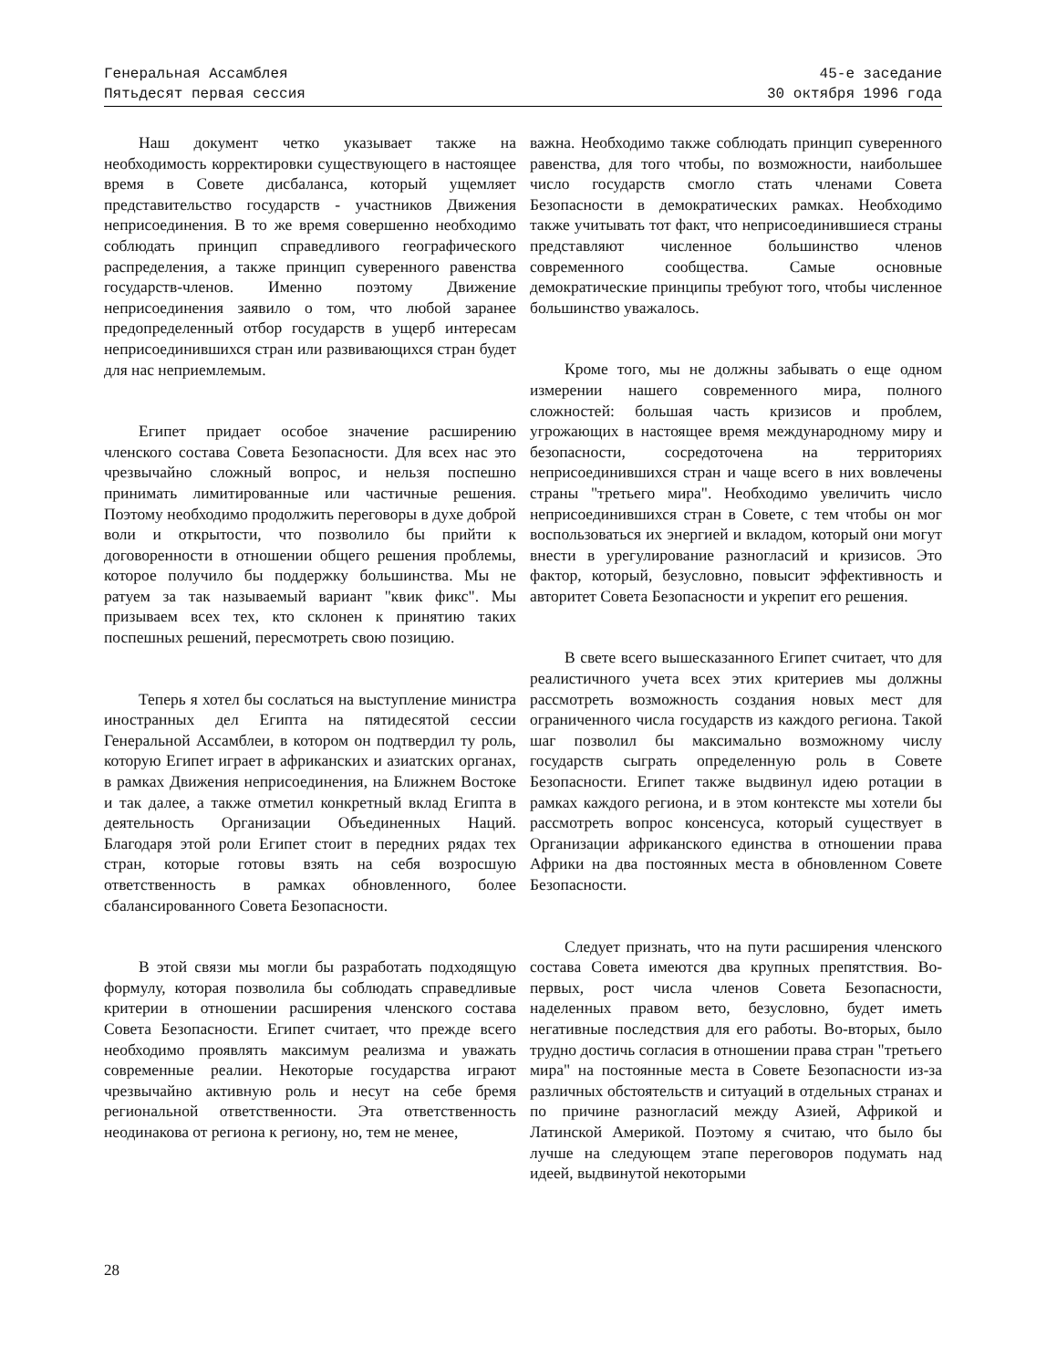Генеральная Ассамблея
Пятьдесят первая сессия
45-е заседание
30 октября 1996 года
Наш документ четко указывает также на необходимость корректировки существующего в настоящее время в Совете дисбаланса, который ущемляет представительство государств - участников Движения неприсоединения. В то же время совершенно необходимо соблюдать принцип справедливого географического распределения, а также принцип суверенного равенства государств-членов. Именно поэтому Движение неприсоединения заявило о том, что любой заранее предопределенный отбор государств в ущерб интересам неприсоединившихся стран или развивающихся стран будет для нас неприемлемым.
Египет придает особое значение расширению членского состава Совета Безопасности. Для всех нас это чрезвычайно сложный вопрос, и нельзя поспешно принимать лимитированные или частичные решения. Поэтому необходимо продолжить переговоры в духе доброй воли и открытости, что позволило бы прийти к договоренности в отношении общего решения проблемы, которое получило бы поддержку большинства. Мы не ратуем за так называемый вариант "квик фикс". Мы призываем всех тех, кто склонен к принятию таких поспешных решений, пересмотреть свою позицию.
Теперь я хотел бы сослаться на выступление министра иностранных дел Египта на пятидесятой сессии Генеральной Ассамблеи, в котором он подтвердил ту роль, которую Египет играет в африканских и азиатских органах, в рамках Движения неприсоединения, на Ближнем Востоке и так далее, а также отметил конкретный вклад Египта в деятельность Организации Объединенных Наций. Благодаря этой роли Египет стоит в передних рядах тех стран, которые готовы взять на себя возросшую ответственность в рамках обновленного, более сбалансированного Совета Безопасности.
В этой связи мы могли бы разработать подходящую формулу, которая позволила бы соблюдать справедливые критерии в отношении расширения членского состава Совета Безопасности. Египет считает, что прежде всего необходимо проявлять максимум реализма и уважать современные реалии. Некоторые государства играют чрезвычайно активную роль и несут на себе бремя региональной ответственности. Эта ответственность неодинакова от региона к региону, но, тем не менее,
важна. Необходимо также соблюдать принцип суверенного равенства, для того чтобы, по возможности, наибольшее число государств смогло стать членами Совета Безопасности в демократических рамках. Необходимо также учитывать тот факт, что неприсоединившиеся страны представляют численное большинство членов современного сообщества. Самые основные демократические принципы требуют того, чтобы численное большинство уважалось.
Кроме того, мы не должны забывать о еще одном измерении нашего современного мира, полного сложностей: большая часть кризисов и проблем, угрожающих в настоящее время международному миру и безопасности, сосредоточена на территориях неприсоединившихся стран и чаще всего в них вовлечены страны "третьего мира". Необходимо увеличить число неприсоединившихся стран в Совете, с тем чтобы он мог воспользоваться их энергией и вкладом, который они могут внести в урегулирование разногласий и кризисов. Это фактор, который, безусловно, повысит эффективность и авторитет Совета Безопасности и укрепит его решения.
В свете всего вышесказанного Египет считает, что для реалистичного учета всех этих критериев мы должны рассмотреть возможность создания новых мест для ограниченного числа государств из каждого региона. Такой шаг позволил бы максимально возможному числу государств сыграть определенную роль в Совете Безопасности. Египет также выдвинул идею ротации в рамках каждого региона, и в этом контексте мы хотели бы рассмотреть вопрос консенсуса, который существует в Организации африканского единства в отношении права Африки на два постоянных места в обновленном Совете Безопасности.
Следует признать, что на пути расширения членского состава Совета имеются два крупных препятствия. Во-первых, рост числа членов Совета Безопасности, наделенных правом вето, безусловно, будет иметь негативные последствия для его работы. Во-вторых, было трудно достичь согласия в отношении права стран "третьего мира" на постоянные места в Совете Безопасности из-за различных обстоятельств и ситуаций в отдельных странах и по причине разногласий между Азией, Африкой и Латинской Америкой. Поэтому я считаю, что было бы лучше на следующем этапе переговоров подумать над идеей, выдвинутой некоторыми
28